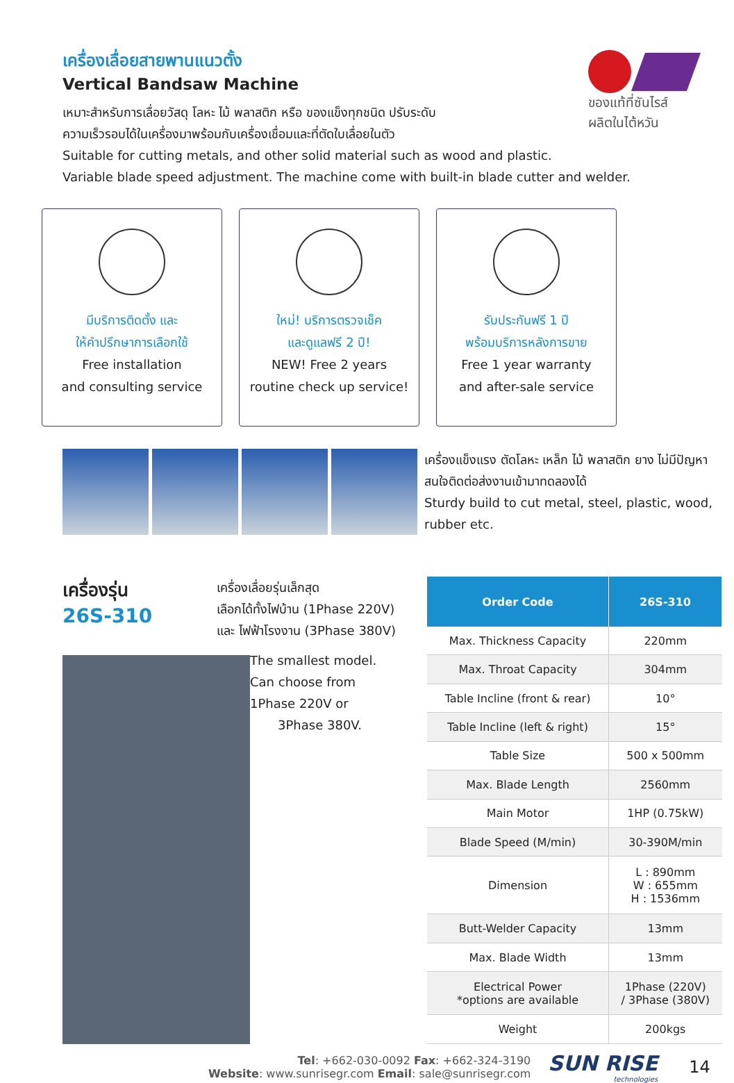ของแท้ที่ซันไรส์
ผลิตในไต้หวัน
เครื่องเลื่อยสายพานแนวตั้ง
Vertical Bandsaw Machine
เหมาะสำหรับการเลื่อยวัสดุ โลหะ ไม้ พลาสติก หรือ ของแข็งทุกชนิด ปรับระดับ
ความเร็วรอบได้ในเครื่องมาพร้อมกับเครื่องเชื่อมและที่ตัดใบเลื่อยในตัว
Suitable for cutting metals, and other solid material such as wood and plastic.
Variable blade speed adjustment. The machine come with built-in blade cutter and welder.
มีบริการติดตั้ง และ
ให้คำปรึกษาการเลือกใช้
Free installation
and consulting service
ใหม่! บริการตรวจเช็ค
และดูแลฟรี 2 ปี!
NEW! Free 2 years
routine check up service!
รับประกันฟรี 1 ปี
พร้อมบริการหลังการขาย
Free 1 year warranty
and after-sale service
เครื่องแข็งแรง ตัดโลหะ เหล็ก ไม้ พลาสติก ยาง ไม่มีปัญหา สนใจติดต่อส่งงานเข้ามาทดลองได้
Sturdy build to cut metal, steel, plastic, wood, rubber etc.
เครื่องรุ่น
26S-310
เครื่องเลื่อยรุ่นเล็กสุด
เลือกได้ทั้งไฟบ้าน (1Phase 220V)
และ ไฟฟ้าโรงงาน (3Phase 380V)
The smallest model.
Can choose from
1Phase 220V or
3Phase 380V.
| Order Code | 26S-310 |
| --- | --- |
| Max. Thickness Capacity | 220mm |
| Max. Throat Capacity | 304mm |
| Table Incline (front & rear) | 10° |
| Table Incline (left & right) | 15° |
| Table Size | 500 x 500mm |
| Max. Blade Length | 2560mm |
| Main Motor | 1HP (0.75kW) |
| Blade Speed (M/min) | 30-390M/min |
| Dimension | L : 890mm W : 655mm H : 1536mm |
| Butt-Welder Capacity | 13mm |
| Max. Blade Width | 13mm |
| Electrical Power *options are available | 1Phase (220V) / 3Phase (380V) |
| Weight | 200kgs |
Tel: +662-030-0092 Fax: +662-324-3190
Website: www.sunrisegr.com Email: sale@sunrisegr.com
SUN RISE
technologies
14